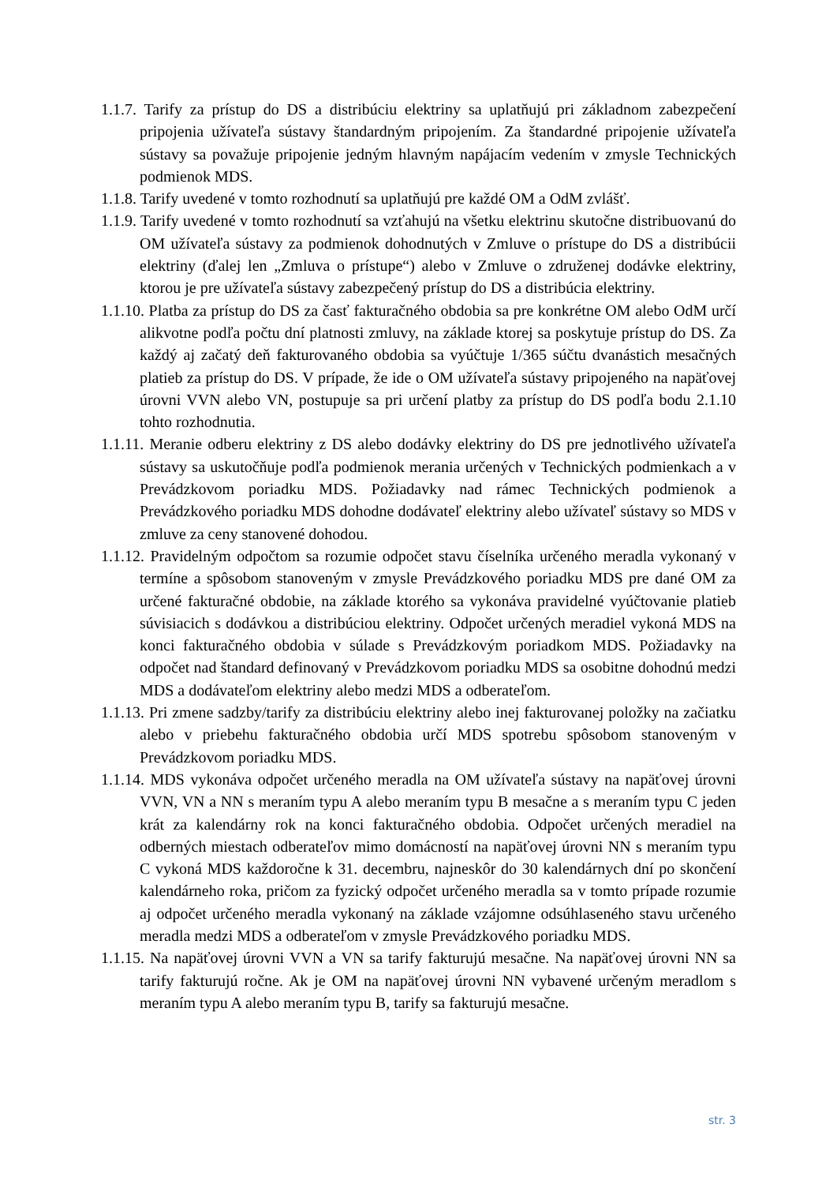1.1.7. Tarify za prístup do DS a distribúciu elektriny sa uplatňujú pri základnom zabezpečení pripojenia užívateľa sústavy štandardným pripojením. Za štandardné pripojenie užívateľa sústavy sa považuje pripojenie jedným hlavným napájacím vedením v zmysle Technických podmienok MDS.
1.1.8. Tarify uvedené v tomto rozhodnutí sa uplatňujú pre každé OM a OdM zvlášť.
1.1.9. Tarify uvedené v tomto rozhodnutí sa vzťahujú na všetku elektrinu skutočne distribuovanú do OM užívateľa sústavy za podmienok dohodnutých v Zmluve o prístupe do DS a distribúcii elektriny (ďalej len „Zmluva o prístupe“) alebo v Zmluve o združenej dodávke elektriny, ktorou je pre užívateľa sústavy zabezpečený prístup do DS a distribúcia elektriny.
1.1.10. Platba za prístup do DS za časť fakturačného obdobia sa pre konkrétne OM alebo OdM určí alikvotne podľa počtu dní platnosti zmluvy, na základe ktorej sa poskytuje prístup do DS. Za každý aj začatý deň fakturovaného obdobia sa vyúčtuje 1/365 súčtu dvanástich mesačných platieb za prístup do DS. V prípade, že ide o OM užívateľa sústavy pripojeného na napäťovej úrovni VVN alebo VN, postupuje sa pri určení platby za prístup do DS podľa bodu 2.1.10 tohto rozhodnutia.
1.1.11. Meranie odberu elektriny z DS alebo dodávky elektriny do DS pre jednotlivého užívateľa sústavy sa uskutočňuje podľa podmienok merania určených v Technických podmienkach a v Prevádzkovom poriadku MDS. Požiadavky nad rámec Technických podmienok a Prevádzkového poriadku MDS dohodne dodávateľ elektriny alebo užívateľ sústavy so MDS v zmluve za ceny stanovené dohodou.
1.1.12. Pravidelným odpočtom sa rozumie odpočet stavu číselníka určeného meradla vykonaný v termíne a spôsobom stanoveným v zmysle Prevádzkového poriadku MDS pre dané OM za určené fakturačné obdobie, na základe ktorého sa vykonáva pravidelné vyúčtovanie platieb súvisiacich s dodávkou a distribúciou elektriny. Odpočet určených meradiel vykoná MDS na konci fakturačného obdobia v súlade s Prevádzkovým poriadkom MDS. Požiadavky na odpočet nad štandard definovaný v Prevádzkovom poriadku MDS sa osobitne dohodnú medzi MDS a dodávateľom elektriny alebo medzi MDS a odberateľom.
1.1.13. Pri zmene sadzby/tarify za distribúciu elektriny alebo inej fakturovanej položky na začiatku alebo v priebehu fakturačného obdobia určí MDS spotrebu spôsobom stanoveným v Prevádzkovom poriadku MDS.
1.1.14. MDS vykonáva odpočet určeného meradla na OM užívateľa sústavy na napäťovej úrovni VVN, VN a NN s meraním typu A alebo meraním typu B mesačne a s meraním typu C jeden krát za kalendárny rok na konci fakturačného obdobia. Odpočet určených meradiel na odberných miestach odberateľov mimo domácností na napäťovej úrovni NN s meraním typu C vykoná MDS každoročne k 31. decembru, najneskôr do 30 kalendárnych dní po skončení kalendárneho roka, pričom za fyzický odpočet určeného meradla sa v tomto prípade rozumie aj odpočet určeného meradla vykonaný na základe vzájomne odsúhlaseného stavu určeného meradla medzi MDS a odberateľom v zmysle Prevádzkového poriadku MDS.
1.1.15. Na napäťovej úrovni VVN a VN sa tarify fakturujú mesačne. Na napäťovej úrovni NN sa tarify fakturujú ročne. Ak je OM na napäťovej úrovni NN vybavené určeným meradlom s meraním typu A alebo meraním typu B, tarify sa fakturujú mesačne.
str. 3